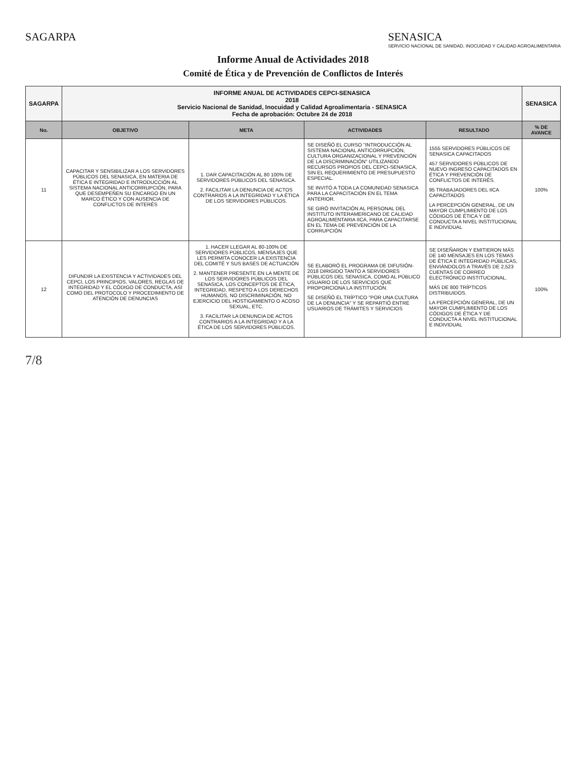SAGARPA SENASICA
SERVICIO NACIONAL DE SANIDAD, INOCUIDAD Y CALIDAD AGROALIMENTARIA
Informe Anual de Actividades 2018
Comité de Ética y de Prevención de Conflictos de Interés
| SAGARPA | INFORME ANUAL DE ACTIVIDADES CEPCI-SENASICA 2018 Servicio Nacional de Sanidad, Inocuidad y Calidad Agroalimentaria - SENASICA Fecha de aprobación: Octubre 24 de 2018 | | | | SENASICA |
| No. | OBJETIVO | META | ACTIVIDADES | RESULTADO | % DE AVANCE |
| 11 | CAPACITAR Y SENSIBILIZAR A LOS SERVIDORES PÚBLICOS DEL SENASICA, EN MATERIA DE ÉTICA E INTEGRIDAD E INTRODUCCIÓN AL SISTEMA NACIONAL ANTICORRUPCIÓN, PARA QUE DESEMPEÑEN SU ENCARGO EN UN MARCO ÉTICO Y CON AUSENCIA DE CONFLICTOS DE INTERÉS | 1. DAR CAPACITACIÓN AL 80 100% DE SERVIDORES PÚBLICOS DEL SENASICA. 2. FACILITAR LA DENUNCIA DE ACTOS CONTRARIOS A LA INTEGRIDAD Y LA ÉTICA DE LOS SERVIDORES PÚBLICOS. | SE DISEÑÓ EL CURSO "INTRODUCCIÓN AL SISTEMA NACIONAL ANTICORRUPCIÓN, CULTURA ORGANIZACIONAL Y PREVENCIÓN DE LA DISCRIMINACIÓN" UTILIZANDO RECURSOS PROPIOS DEL CEPCI-SENASICA, SIN EL REQUERIMIENTO DE PRESUPUESTO ESPECIAL. SE INVITÓ A TODA LA COMUNIDAD SENASICA PARA LA CAPACITACIÓN EN EL TEMA ANTERIOR. SE GIRÓ INVITACIÓN AL PERSONAL DEL INSTITUTO INTERAMERICANO DE CALIDAD AGROALIMENTARIA IICA, PARA CAPACITARSE EN EL TEMA DE PREVENCIÓN DE LA CORRUPCIÓN | 1555 SERVIDORES PÚBLICOS DE SENASICA CAPACITADOS 457 SERVIDORES PÚBLICOS DE NUEVO INGRESO CAPACITADOS EN ÉTICA Y PREVENCIÓN DE CONFLICTOS DE INTERÉS. 95 TRABAJADORES DEL IICA CAPACITADOS LA PERCEPCIÓN GENERAL, DE UN MAYOR CUMPLIMIENTO DE LOS CÓDIGOS DE ÉTICA Y DE CONDUCTA A NIVEL INSTITUCIONAL E INDIVIDUAL | 100% |
| 12 | DIFUNDIR LA EXISTENCIA Y ACTIVIDADES DEL CEPCI, LOS PRINCIPIOS, VALORES, REGLAS DE INTEGRIDAD Y EL CÓDIGO DE CONDUCTA, ASÍ COMO DEL PROTOCOLO Y PROCEDIMIENTO DE ATENCIÓN DE DENUNCIAS | 1. HACER LLEGAR AL 80-100% DE SERVIDORES PÚBLICOS, MENSAJES QUE LES PERMITA CONOCER LA EXISTENCIA DEL COMITÉ Y SUS BASES DE ACTUACIÓN 2. MANTENER PRESENTE EN LA MENTE DE LOS SERVIDORES PÚBLICOS DEL SENASICA, LOS CONCEPTOS DE ÉTICA, INTEGRIDAD, RESPETO A LOS DERECHOS HUMANOS, NO DISCRIMINACIÓN, NO EJERCICIO DEL HOSTIGAMIENTO O ACOSO SEXUAL, ETC. 3. FACILITAR LA DENUNCIA DE ACTOS CONTRARIOS A LA INTEGRIDAD Y A LA ÉTICA DE LOS SERVIDORES PÚBLICOS. | SE ELABORÓ EL PROGRAMA DE DIFUSIÓN-2018 DIRIGIDO TANTO A SERVIDORES PÚBLICOS DEL SENASICA, COMO AL PÚBLICO USUARIO DE LOS SERVICIOS QUE PROPORCIONA LA INSTITUCIÓN. SE DISEÑÓ EL TRÍPTICO "POR UNA CULTURA DE LA DENUNCIA" Y SE REPARTIÓ ENTRE USUARIOS DE TRÁMITES Y SERVICIOS | SE DISEÑARON Y EMITIERON MÁS DE 140 MENSAJES EN LOS TEMAS DE ÉTICA E INTEGRIDAD PÚBLICAS, ENVIÁNDOLOS A TRAVÉS DE 2,523 CUENTAS DE CORREO ELECTRÓNICO INSTITUCIONAL. MÁS DE 800 TRÍPTICOS DISTRIBUIDOS. LA PERCEPCIÓN GENERAL, DE UN MAYOR CUMPLIMIENTO DE LOS CÓDIGOS DE ÉTICA Y DE CONDUCTA A NIVEL INSTITUCIONAL E INDIVIDUAL | 100% |
7/8